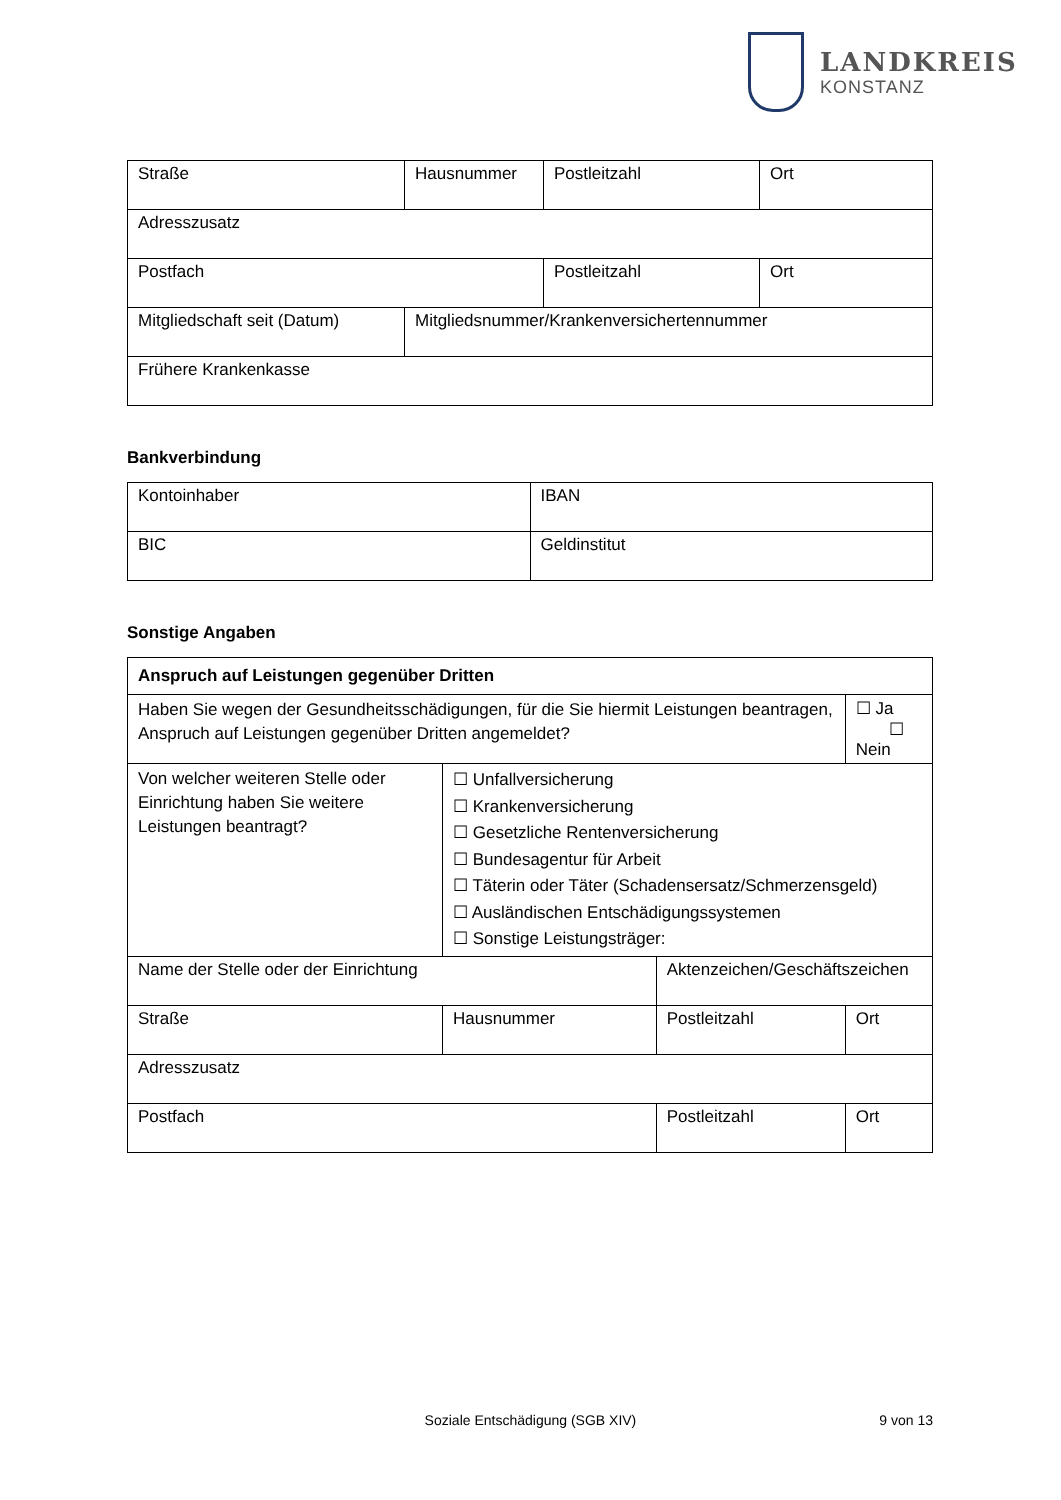LANDKREIS
KONSTANZ
| Straße | Hausnummer | Postleitzahl | Ort |
| Adresszusatz | | | |
| Postfach | | Postleitzahl | Ort |
| Mitgliedschaft seit (Datum) | Mitgliedsnummer/Krankenversichertennummer | | |
| Frühere Krankenkasse | | | |
Bankverbindung
| Kontoinhaber | IBAN |
| BIC | Geldinstitut |
Sonstige Angaben
| Anspruch auf Leistungen gegenüber Dritten | | | |
| Haben Sie wegen der Gesundheitsschädigungen, für die Sie hiermit Leistungen beantragen, Anspruch auf Leistungen gegenüber Dritten angemeldet? | | | ☐ Ja ☐ Nein |
| Von welcher weiteren Stelle oder Einrichtung haben Sie weitere Leistungen beantragt? | ☐ Unfallversicherung ☐ Krankenversicherung ☐ Gesetzliche Rentenversicherung ☐ Bundesagentur für Arbeit ☐ Täterin oder Täter (Schadensersatz/Schmerzensgeld) ☐ Ausländischen Entschädigungssystemen ☐ Sonstige Leistungsträger: | | |
| Name der Stelle oder der Einrichtung | | Aktenzeichen/Geschäftszeichen | |
| Straße | Hausnummer | Postleitzahl | Ort |
| Adresszusatz | | | |
| Postfach | | Postleitzahl | Ort |
Soziale Entschädigung (SGB XIV) 9 von 13